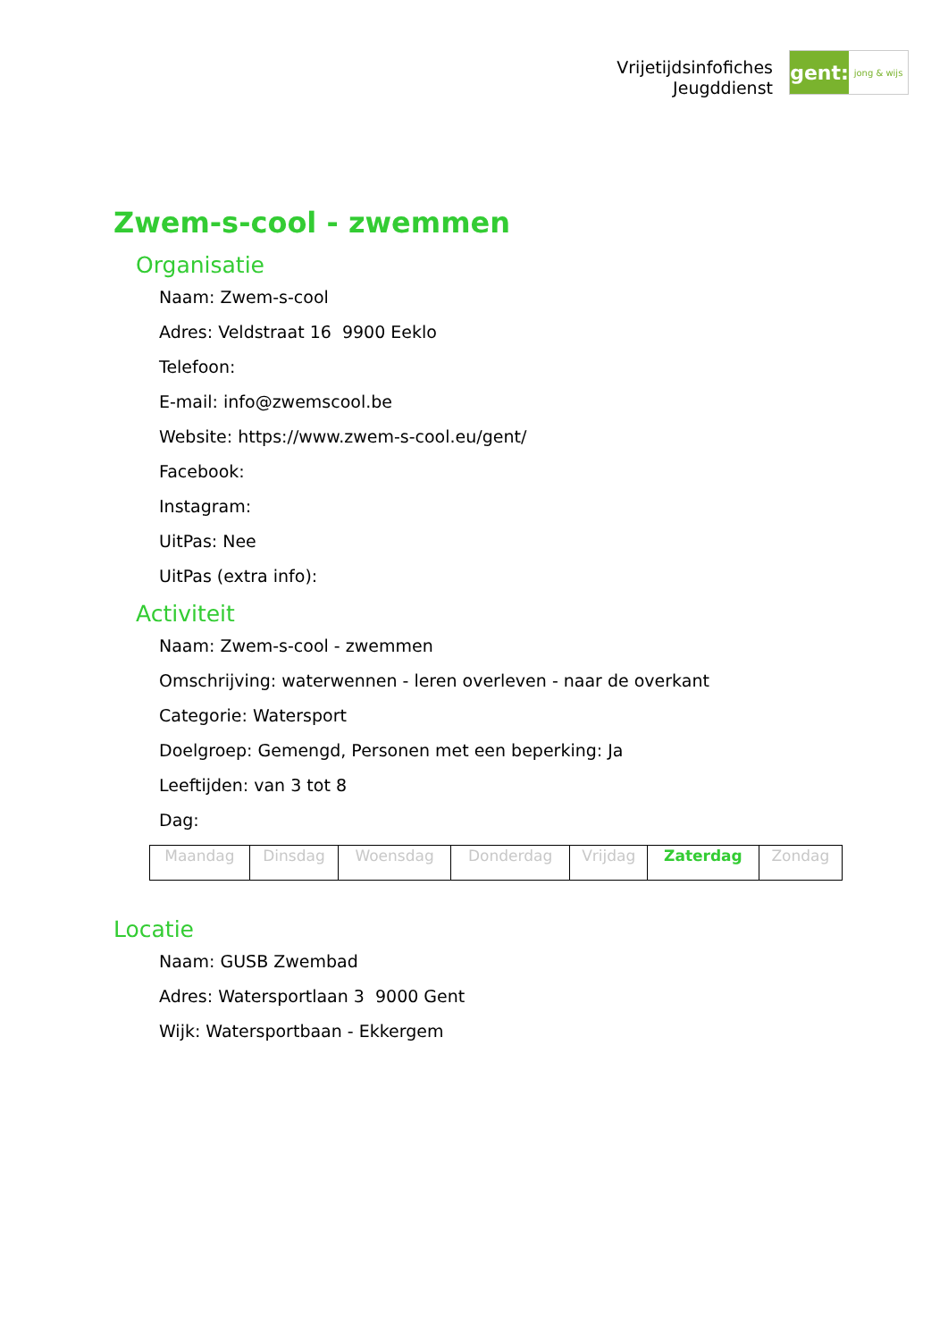Vrijetijdsinfofiches
Jeugddienst
gent:
jong & wijs
Zwem-s-cool - zwemmen
Organisatie
Naam: Zwem-s-cool
Adres: Veldstraat 16 9900 Eeklo
Telefoon:
E-mail: info@zwemscool.be
Website: https://www.zwem-s-cool.eu/gent/
Facebook:
Instagram:
UitPas: Nee
UitPas (extra info):
Activiteit
Naam: Zwem-s-cool - zwemmen
Omschrijving: waterwennen - leren overleven - naar de overkant
Categorie: Watersport
Doelgroep: Gemengd, Personen met een beperking: Ja
Leeftijden: van 3 tot 8
Dag:
| Maandag | Dinsdag | Woensdag | Donderdag | Vrijdag | Zaterdag | Zondag |
Locatie
Naam: GUSB Zwembad
Adres: Watersportlaan 3 9000 Gent
Wijk: Watersportbaan - Ekkergem